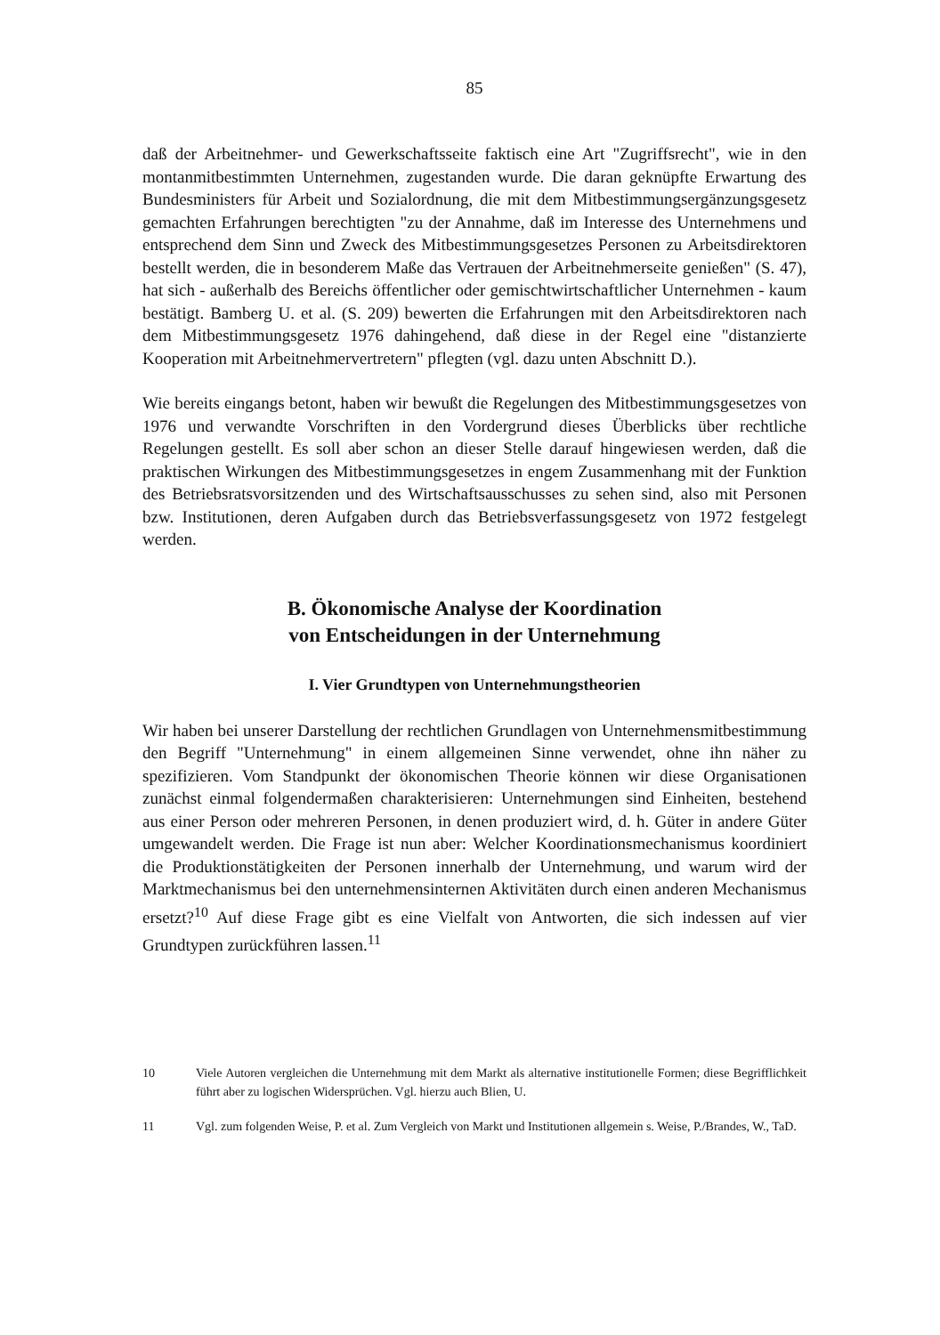85
daß der Arbeitnehmer- und Gewerkschaftsseite faktisch eine Art "Zugriffsrecht", wie in den montanmitbestimmten Unternehmen, zugestanden wurde. Die daran geknüpfte Erwartung des Bundesministers für Arbeit und Sozialordnung, die mit dem Mitbestimmungsergänzungsgesetz gemachten Erfahrungen berechtigten "zu der Annahme, daß im Interesse des Unternehmens und entsprechend dem Sinn und Zweck des Mitbestimmungsgesetzes Personen zu Arbeitsdirektoren bestellt werden, die in besonderem Maße das Vertrauen der Arbeitnehmerseite genießen" (S. 47), hat sich - außerhalb des Bereichs öffentlicher oder gemischtwirtschaftlicher Unternehmen - kaum bestätigt. Bamberg U. et al. (S. 209) bewerten die Erfahrungen mit den Arbeitsdirektoren nach dem Mitbestimmungsgesetz 1976 dahingehend, daß diese in der Regel eine "distanzierte Kooperation mit Arbeitnehmervertretern" pflegten (vgl. dazu unten Abschnitt D.).
Wie bereits eingangs betont, haben wir bewußt die Regelungen des Mitbestimmungsgesetzes von 1976 und verwandte Vorschriften in den Vordergrund dieses Überblicks über rechtliche Regelungen gestellt. Es soll aber schon an dieser Stelle darauf hingewiesen werden, daß die praktischen Wirkungen des Mitbestimmungsgesetzes in engem Zusammenhang mit der Funktion des Betriebsratsvorsitzenden und des Wirtschaftsausschusses zu sehen sind, also mit Personen bzw. Institutionen, deren Aufgaben durch das Betriebsverfassungsgesetz von 1972 festgelegt werden.
B. Ökonomische Analyse der Koordination
von Entscheidungen in der Unternehmung
I. Vier Grundtypen von Unternehmungstheorien
Wir haben bei unserer Darstellung der rechtlichen Grundlagen von Unternehmensmitbestimmung den Begriff "Unternehmung" in einem allgemeinen Sinne verwendet, ohne ihn näher zu spezifizieren. Vom Standpunkt der ökonomischen Theorie können wir diese Organisationen zunächst einmal folgendermaßen charakterisieren: Unternehmungen sind Einheiten, bestehend aus einer Person oder mehreren Personen, in denen produziert wird, d. h. Güter in andere Güter umgewandelt werden. Die Frage ist nun aber: Welcher Koordinationsmechanismus koordiniert die Produktionstätigkeiten der Personen innerhalb der Unternehmung, und warum wird der Marktmechanismus bei den unternehmensinternen Aktivitäten durch einen anderen Mechanismus ersetzt?<sup>10</sup> Auf diese Frage gibt es eine Vielfalt von Antworten, die sich indessen auf vier Grundtypen zurückführen lassen.<sup>11</sup>
10 Viele Autoren vergleichen die Unternehmung mit dem Markt als alternative institutionelle Formen; diese Begrifflichkeit führt aber zu logischen Widersprüchen. Vgl. hierzu auch Blien, U.
11 Vgl. zum folgenden Weise, P. et al. Zum Vergleich von Markt und Institutionen allgemein s. Weise, P./Brandes, W., TaD.